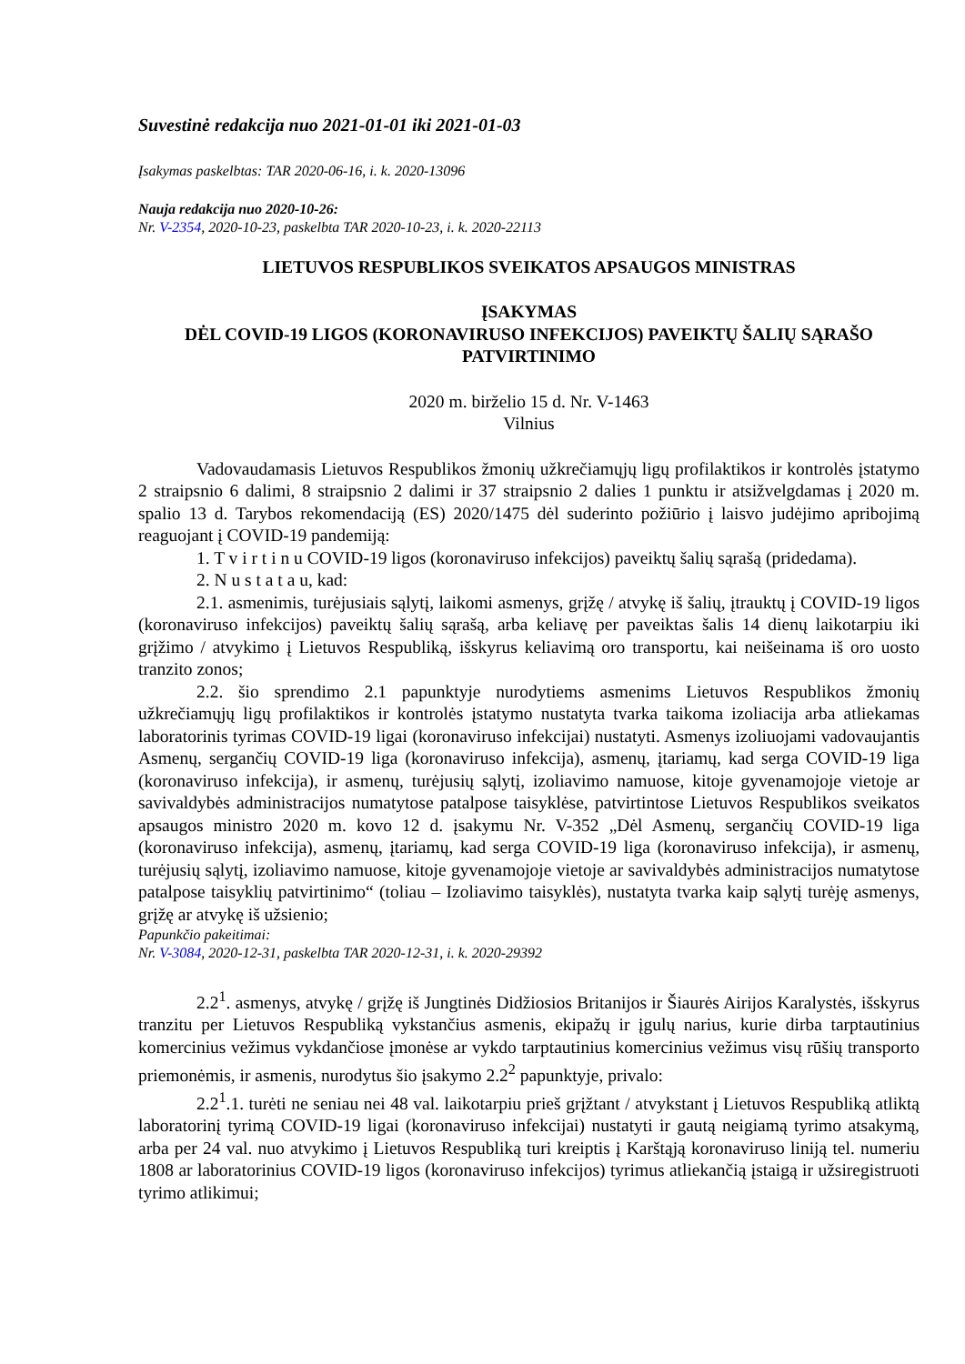Suvestinė redakcija nuo 2021-01-01 iki 2021-01-03
Įsakymas paskelbtas: TAR 2020-06-16, i. k. 2020-13096
Nauja redakcija nuo 2020-10-26:
Nr. V-2354, 2020-10-23, paskelbta TAR 2020-10-23, i. k. 2020-22113
LIETUVOS RESPUBLIKOS SVEIKATOS APSAUGOS MINISTRAS
ĮSAKYMAS
DĖL COVID-19 LIGOS (KORONAVIRUSO INFEKCIJOS) PAVEIKTŲ ŠALIŲ SĄRAŠO PATVIRTINIMO
2020 m. birželio 15 d. Nr. V-1463
Vilnius
Vadovaudamasis Lietuvos Respublikos žmonių užkrečiamųjų ligų profilaktikos ir kontrolės įstatymo 2 straipsnio 6 dalimi, 8 straipsnio 2 dalimi ir 37 straipsnio 2 dalies 1 punktu ir atsižvelgdamas į 2020 m. spalio 13 d. Tarybos rekomendaciją (ES) 2020/1475 dėl suderinto požiūrio į laisvo judėjimo apribojimą reaguojant į COVID-19 pandemiją:
1. T v i r t i n u COVID-19 ligos (koronaviruso infekcijos) paveiktų šalių sąrašą (pridedama).
2. N u s t a t a u, kad:
2.1. asmenimis, turėjusiais sąlytį, laikomi asmenys, grįžę / atvykę iš šalių, įtrauktų į COVID-19 ligos (koronaviruso infekcijos) paveiktų šalių sąrašą, arba keliavę per paveiktas šalis 14 dienų laikotarpiu iki grįžimo / atvykimo į Lietuvos Respubliką, išskyrus keliavimą oro transportu, kai neišeinama iš oro uosto tranzito zonos;
2.2. šio sprendimo 2.1 papunktyje nurodytiems asmenims Lietuvos Respublikos žmonių užkrečiamųjų ligų profilaktikos ir kontrolės įstatymo nustatyta tvarka taikoma izoliacija arba atliekamas laboratorinis tyrimas COVID-19 ligai (koronaviruso infekcijai) nustatyti. Asmenys izoliuojami vadovaujantis Asmenų, sergančių COVID-19 liga (koronaviruso infekcija), asmenų, įtariamų, kad serga COVID-19 liga (koronaviruso infekcija), ir asmenų, turėjusių sąlytį, izoliavimo namuose, kitoje gyvenamojoje vietoje ar savivaldybės administracijos numatytose patalpose taisyklėse, patvirtintose Lietuvos Respublikos sveikatos apsaugos ministro 2020 m. kovo 12 d. įsakymu Nr. V-352 „Dėl Asmenų, sergančių COVID-19 liga (koronaviruso infekcija), asmenų, įtariamų, kad serga COVID-19 liga (koronaviruso infekcija), ir asmenų, turėjusių sąlytį, izoliavimo namuose, kitoje gyvenamojoje vietoje ar savivaldybės administracijos numatytose patalpose taisyklių patvirtinimo“ (toliau – Izoliavimo taisyklės), nustatyta tvarka kaip sąlytį turėję asmenys, grįžę ar atvykę iš užsienio;
Papunkčio pakeitimai:
Nr. V-3084, 2020-12-31, paskelbta TAR 2020-12-31, i. k. 2020-29392
2.2<sup>1</sup>. asmenys, atvykę / grįžę iš Jungtinės Didžiosios Britanijos ir Šiaurės Airijos Karalystės, išskyrus tranzitu per Lietuvos Respubliką vykstančius asmenis, ekipažų ir įgulų narius, kurie dirba tarptautinius komercinius vežimus vykdančiose įmonėse ar vykdo tarptautinius komercinius vežimus visų rūšių transporto priemonėmis, ir asmenis, nurodytus šio įsakymo 2.2<sup>2</sup> papunktyje, privalo:
2.2<sup>1</sup>.1. turėti ne seniau nei 48 val. laikotarpiu prieš grįžtant / atvykstant į Lietuvos Respubliką atliktą laboratorinį tyrimą COVID-19 ligai (koronaviruso infekcijai) nustatyti ir gautą neigiamą tyrimo atsakymą, arba per 24 val. nuo atvykimo į Lietuvos Respubliką turi kreiptis į Karštąją koronaviruso liniją tel. numeriu 1808 ar laboratorinius COVID-19 ligos (koronaviruso infekcijos) tyrimus atliekančią įstaigą ir užsiregistruoti tyrimo atlikimui;